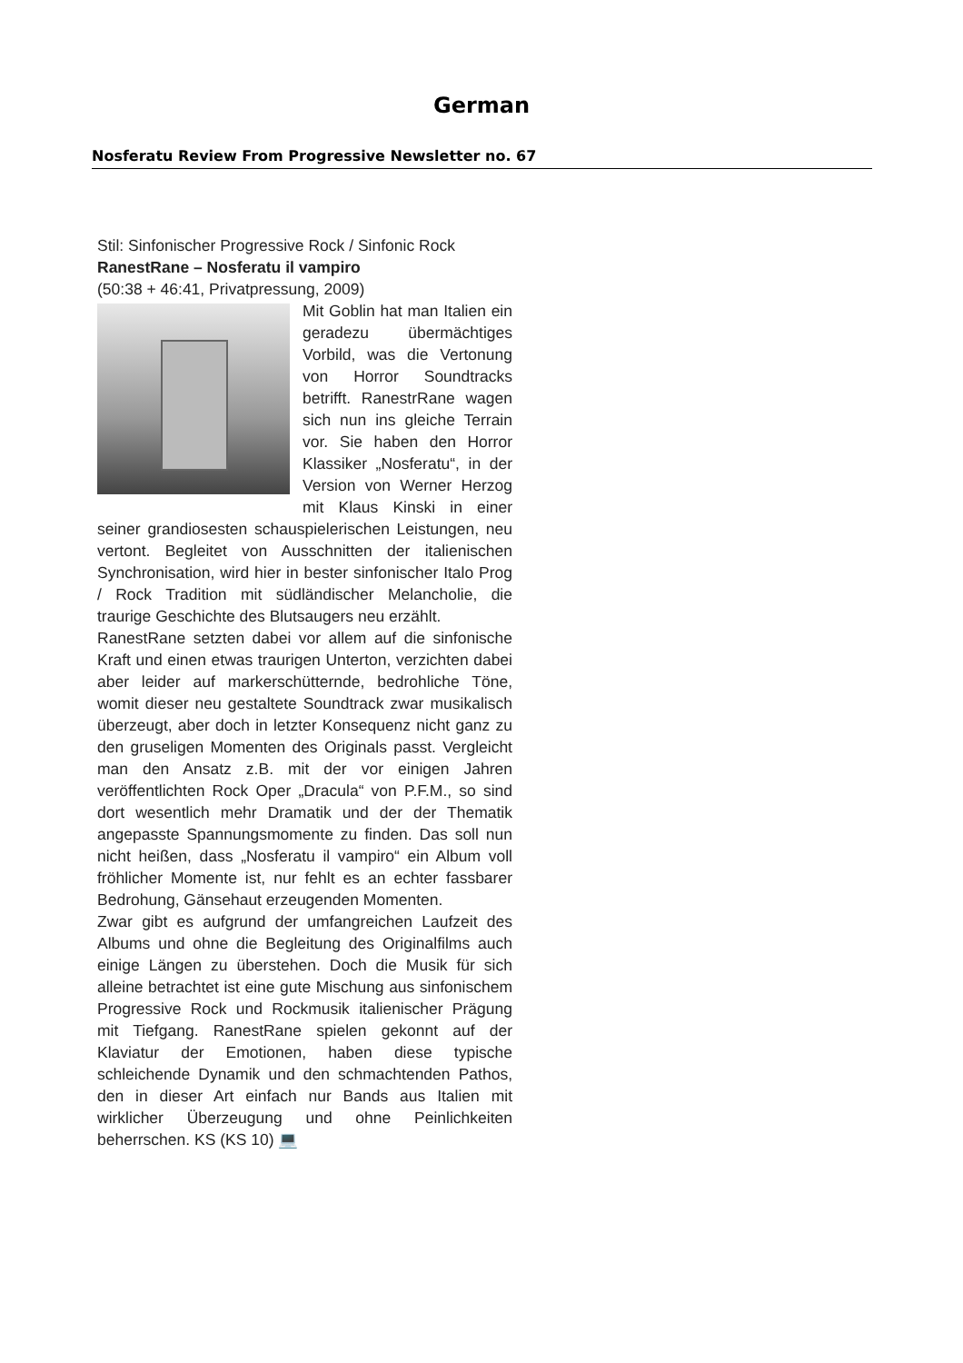German
Nosferatu Review From Progressive Newsletter no. 67
Stil: Sinfonischer Progressive Rock / Sinfonic Rock
RanestRane – Nosferatu il vampiro
(50:38 + 46:41, Privatpressung, 2009)
Mit Goblin hat man Italien ein geradezu übermächtiges Vorbild, was die Vertonung von Horror Soundtracks betrifft. RanestrRane wagen sich nun ins gleiche Terrain vor. Sie haben den Horror Klassiker „Nosferatu“, in der Version von Werner Herzog mit Klaus Kinski in einer seiner grandiosesten schauspielerischen Leistungen, neu vertont. Begleitet von Ausschnitten der italienischen Synchronisation, wird hier in bester sinfonischer Italo Prog / Rock Tradition mit südländischer Melancholie, die traurige Geschichte des Blutsaugers neu erzählt.
RanestRane setzten dabei vor allem auf die sinfonische Kraft und einen etwas traurigen Unterton, verzichten dabei aber leider auf markerschütternde, bedrohliche Töne, womit dieser neu gestaltete Soundtrack zwar musikalisch überzeugt, aber doch in letzter Konsequenz nicht ganz zu den gruseligen Momenten des Originals passt. Vergleicht man den Ansatz z.B. mit der vor einigen Jahren veröffentlichten Rock Oper „Dracula“ von P.F.M., so sind dort wesentlich mehr Dramatik und der der Thematik angepasste Spannungsmomente zu finden. Das soll nun nicht heißen, dass „Nosferatu il vampiro“ ein Album voll fröhlicher Momente ist, nur fehlt es an echter fassbarer Bedrohung, Gänsehaut erzeugenden Momenten.
Zwar gibt es aufgrund der umfangreichen Laufzeit des Albums und ohne die Begleitung des Originalfilms auch einige Längen zu überstehen. Doch die Musik für sich alleine betrachtet ist eine gute Mischung aus sinfonischem Progressive Rock und Rockmusik italienischer Prägung mit Tiefgang. RanestRane spielen gekonnt auf der Klaviatur der Emotionen, haben diese typische schleichende Dynamik und den schmachtenden Pathos, den in dieser Art einfach nur Bands aus Italien mit wirklicher Überzeugung und ohne Peinlichkeiten beherrschen. KS (KS 10) 💻